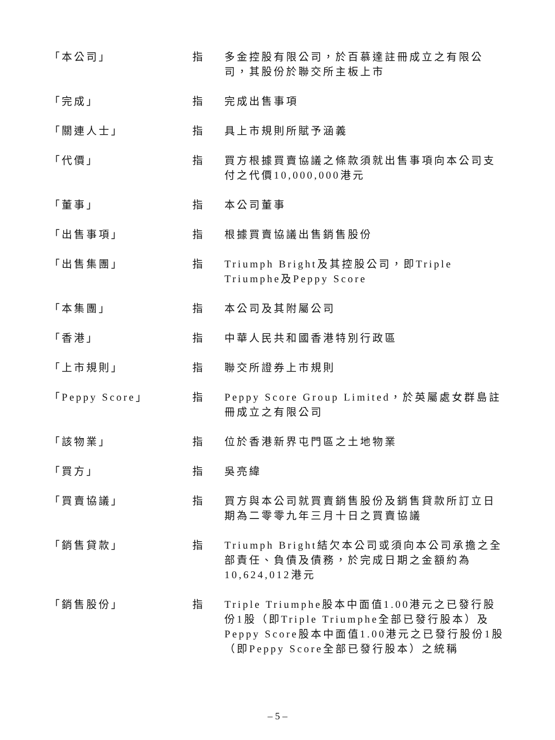| 「本公司」 | 指 | 多金控股有限公司，於百慕達註冊成立之有限公司，其股份於聯交所主板上市 |
| 「完成」 | 指 | 完成出售事項 |
| 「關連人士」 | 指 | 具上市規則所賦予涵義 |
| 「代價」 | 指 | 買方根據買賣協議之條款須就出售事項向本公司支付之代價10,000,000港元 |
| 「董事」 | 指 | 本公司董事 |
| 「出售事項」 | 指 | 根據買賣協議出售銷售股份 |
| 「出售集團」 | 指 | Triumph Bright及其控股公司，即Triple Triumphe及Peppy Score |
| 「本集團」 | 指 | 本公司及其附屬公司 |
| 「香港」 | 指 | 中華人民共和國香港特別行政區 |
| 「上市規則」 | 指 | 聯交所證券上市規則 |
| 「Peppy Score」 | 指 | Peppy Score Group Limited，於英屬處女群島註冊成立之有限公司 |
| 「該物業」 | 指 | 位於香港新界屯門區之土地物業 |
| 「買方」 | 指 | 吳亮緯 |
| 「買賣協議」 | 指 | 買方與本公司就買賣銷售股份及銷售貸款所訂立日期為二零零九年三月十日之買賣協議 |
| 「銷售貸款」 | 指 | Triumph Bright結欠本公司或須向本公司承擔之全部責任、負債及債務，於完成日期之金額約為10,624,012港元 |
| 「銷售股份」 | 指 | Triple Triumphe股本中面值1.00港元之已發行股份1股（即Triple Triumphe全部已發行股本）及Peppy Score股本中面值1.00港元之已發行股份1股（即Peppy Score全部已發行股本）之統稱 |
– 5 –